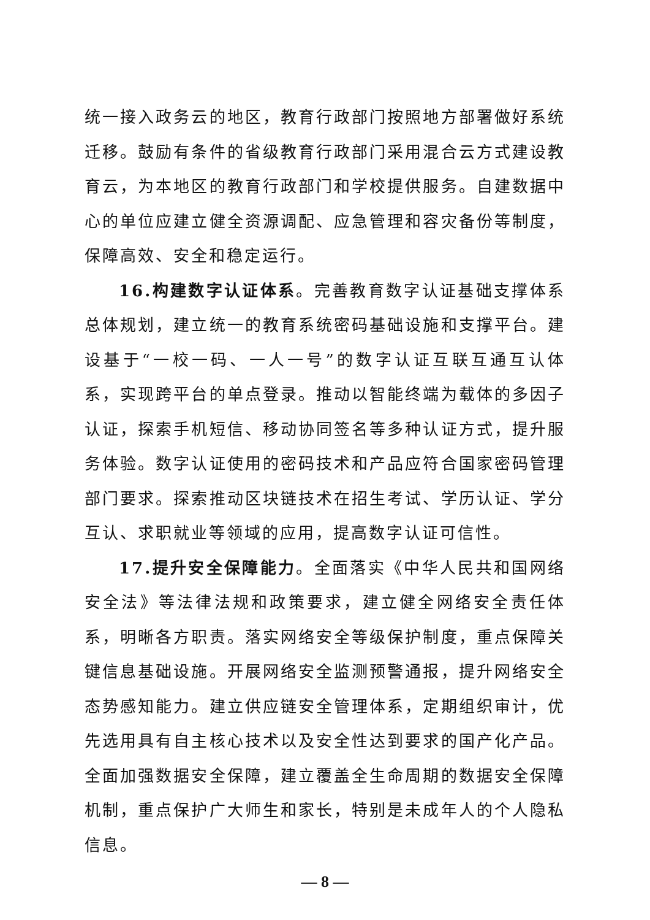统一接入政务云的地区，教育行政部门按照地方部署做好系统迁移。鼓励有条件的省级教育行政部门采用混合云方式建设教育云，为本地区的教育行政部门和学校提供服务。自建数据中心的单位应建立健全资源调配、应急管理和容灾备份等制度，保障高效、安全和稳定运行。
16.构建数字认证体系。完善教育数字认证基础支撑体系总体规划，建立统一的教育系统密码基础设施和支撑平台。建设基于“一校一码、一人一号”的数字认证互联互通互认体系，实现跨平台的单点登录。推动以智能终端为载体的多因子认证，探索手机短信、移动协同签名等多种认证方式，提升服务体验。数字认证使用的密码技术和产品应符合国家密码管理部门要求。探索推动区块链技术在招生考试、学历认证、学分互认、求职就业等领域的应用，提高数字认证可信性。
17.提升安全保障能力。全面落实《中华人民共和国网络安全法》等法律法规和政策要求，建立健全网络安全责任体系，明晰各方职责。落实网络安全等级保护制度，重点保障关键信息基础设施。开展网络安全监测预警通报，提升网络安全态势感知能力。建立供应链安全管理体系，定期组织审计，优先选用具有自主核心技术以及安全性达到要求的国产化产品。全面加强数据安全保障，建立覆盖全生命周期的数据安全保障机制，重点保护广大师生和家长，特别是未成年人的个人隐私信息。
— 8 —